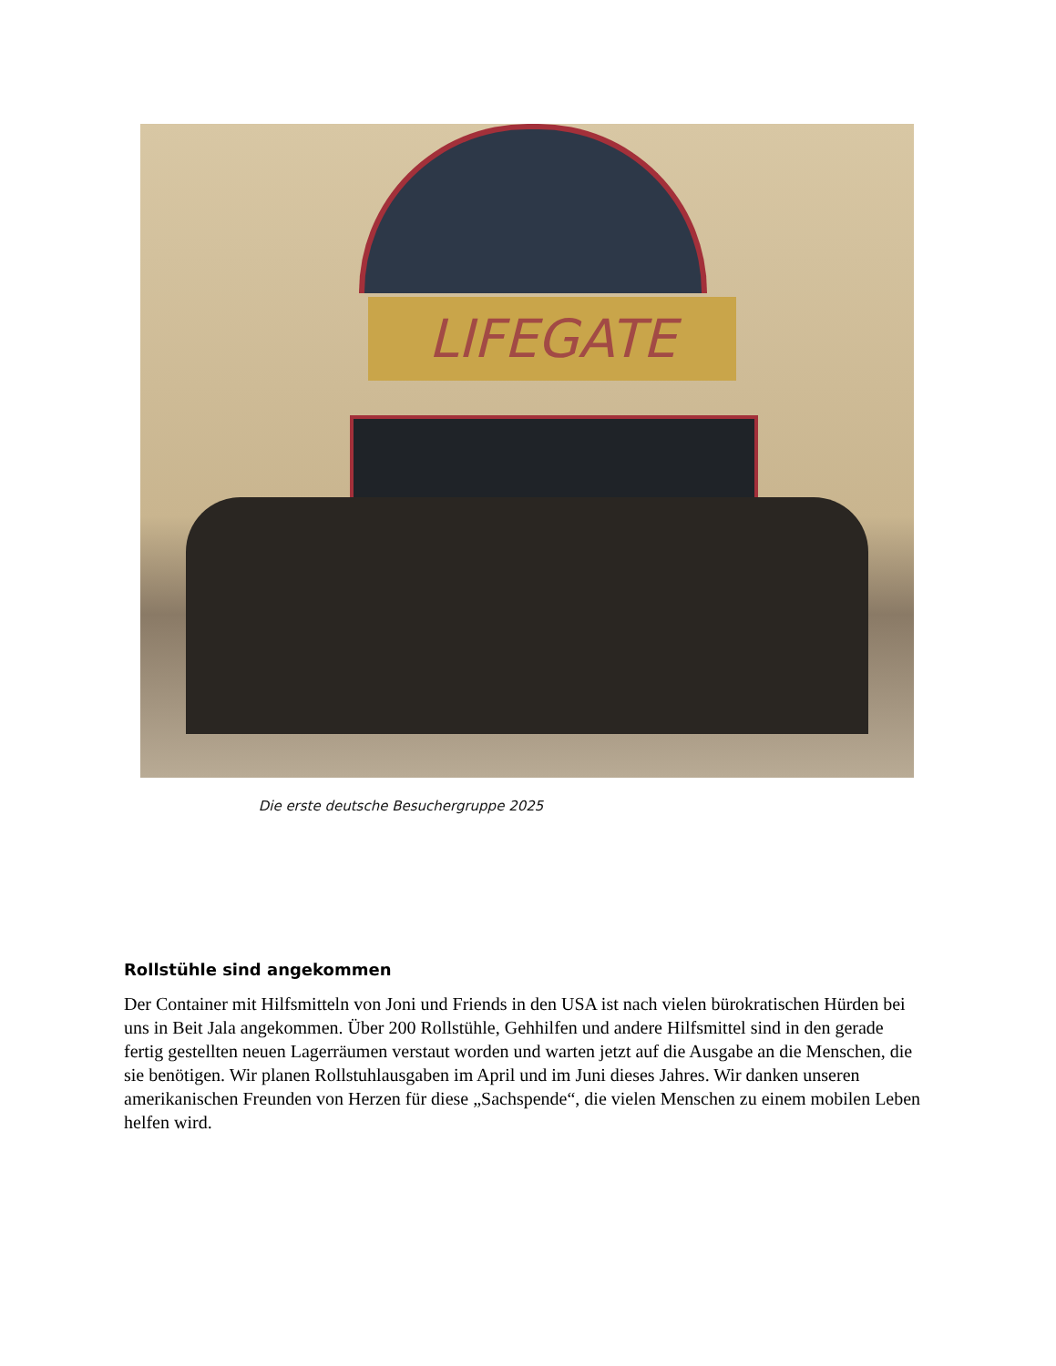LIFEGATE
Die erste deutsche Besuchergruppe 2025
Rollstühle sind angekommen
Der Container mit Hilfsmitteln von Joni und Friends in den USA ist nach vielen bürokratischen Hürden bei uns in Beit Jala angekommen. Über 200 Rollstühle, Gehhilfen und andere Hilfsmittel sind in den gerade fertig gestellten neuen Lagerräumen verstaut worden und warten jetzt auf die Ausgabe an die Menschen, die sie benötigen. Wir planen Rollstuhlausgaben im April und im Juni dieses Jahres. Wir danken unseren amerikanischen Freunden von Herzen für diese „Sachspende“, die vielen Menschen zu einem mobilen Leben helfen wird.